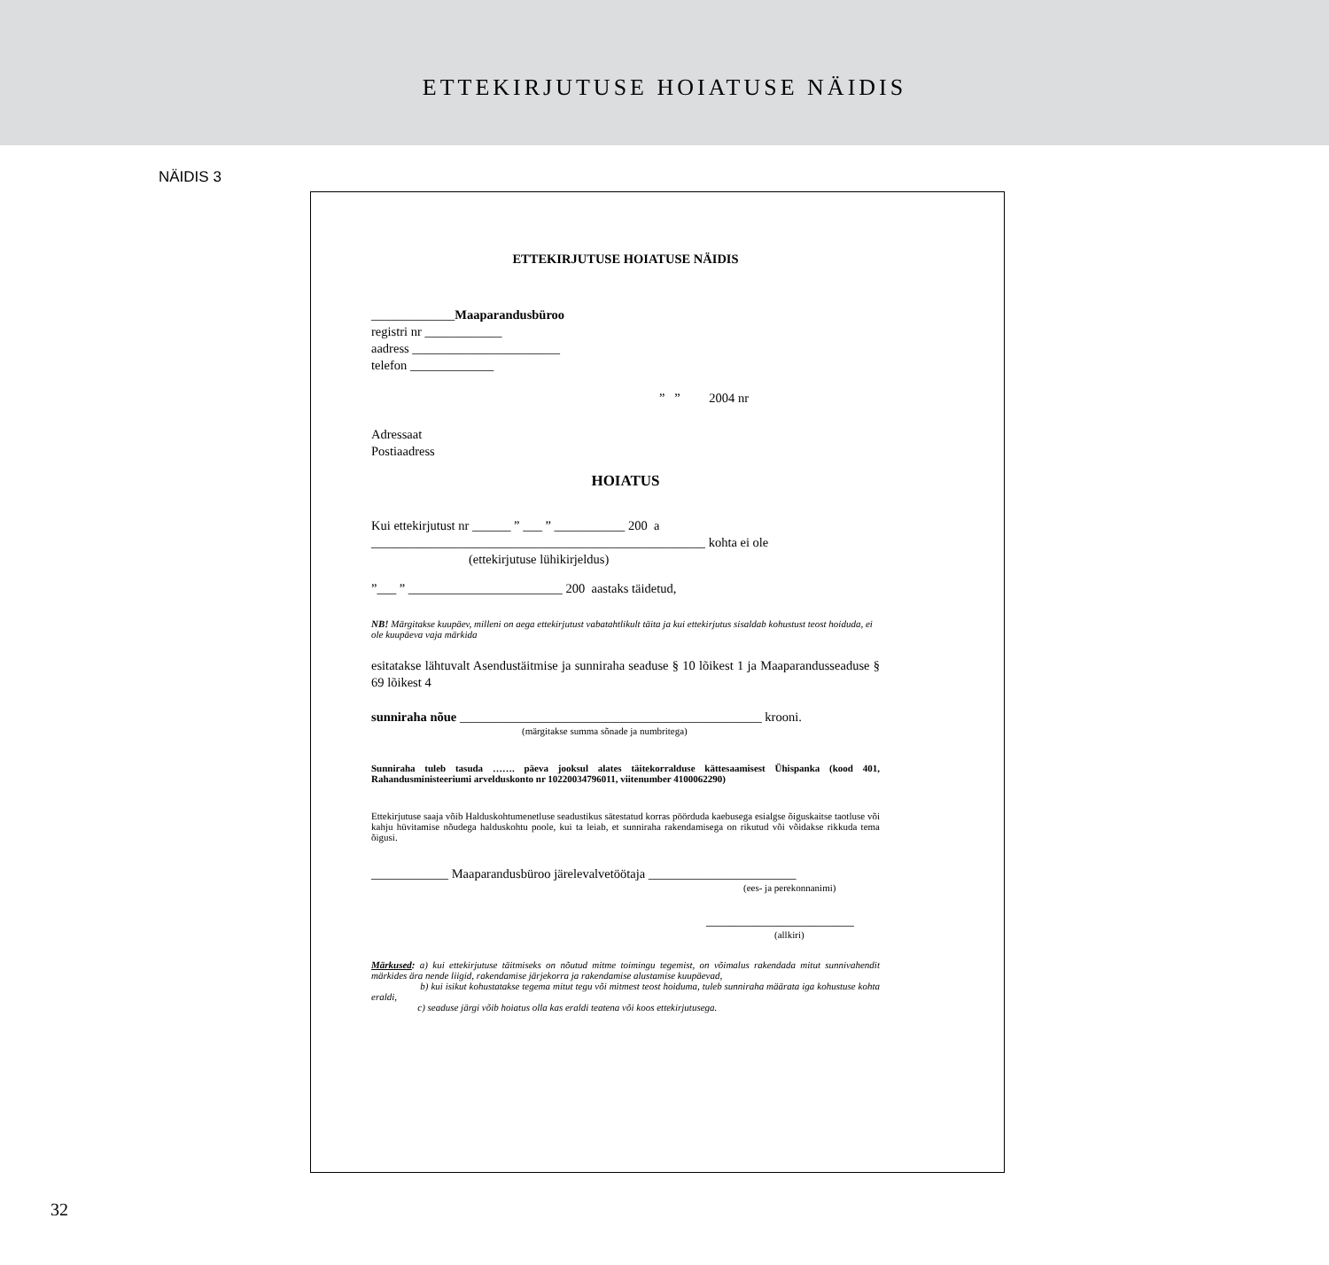ETTEKIRJUTUSE HOIATUSE NÄIDIS
NÄIDIS 3
ETTEKIRJUTUSE HOIATUSE NÄIDIS
_____________Maaparandusbüroo
registri nr ____________
aadress _______________________
telefon _____________
” ” 2004 nr
Adressaat
Postiaadress
HOIATUS
Kui ettekirjutust nr ______ ” ___ ” ___________ 200 a
____________________________________________________ kohta ei ole
(ettekirjutuse lühikirjeldus)
”___ ” ________________________ 200 aastaks täidetud,
NB! Märgitakse kuupäev, milleni on aega ettekirjutust vabatahtlikult täita ja kui ettekirjutus sisaldab kohustust teost hoiduda, ei ole kuupäeva vaja märkida
esitatakse lähtuvalt Asendustäitmise ja sunniraha seaduse § 10 lõikest 1 ja Maaparandusseaduse § 69 lõikest 4
sunniraha nõue _______________________________________________ krooni.
(märgitakse summa sõnade ja numbritega)
Sunniraha tuleb tasuda ……. päeva jooksul alates täitekorralduse kättesaamisest Ühispanka (kood 401, Rahandusministeeriumi arvelduskonto nr 10220034796011, viitenumber 4100062290)
Ettekirjutuse saaja võib Halduskohtumenetluse seadustikus sätestatud korras pöörduda kaebusega esialgse õiguskaitse taotluse või kahju hüvitamise nõudega halduskohtu poole, kui ta leiab, et sunniraha rakendamisega on rikutud või võidakse rikkuda tema õigusi.
____________ Maaparandusbüroo järelevalvetöötaja _______________________
(ees- ja perekonnanimi)
_______________________
(allkiri)
Märkused: a) kui ettekirjutuse täitmiseks on nõutud mitme toimingu tegemist, on võimalus rakendada mitut sunnivahendit märkides ära nende liigid, rakendamise järjekorra ja rakendamise alustamise kuupäevad,
b) kui isikut kohustatakse tegema mitut tegu või mitmest teost hoiduma, tuleb sunniraha määrata iga kohustuse kohta eraldi,
c) seaduse järgi võib hoiatus olla kas eraldi teatena või koos ettekirjutusega.
32